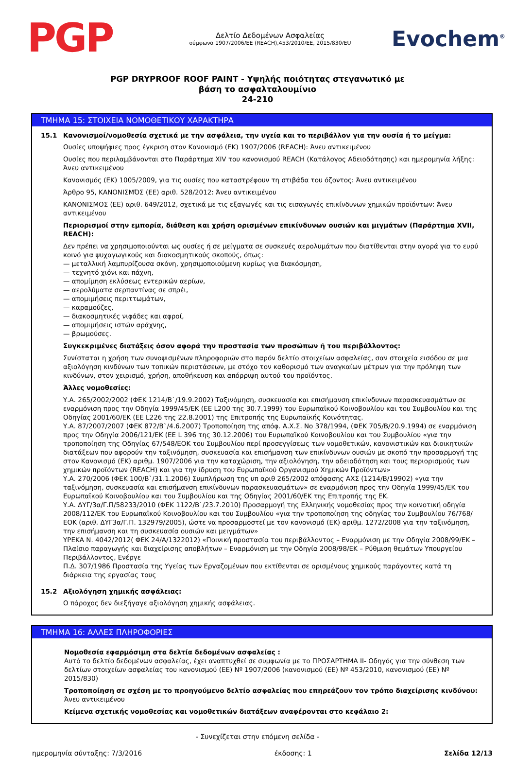PGP
Δελτίο Δεδομένων Ασφαλείας
σύμφωνα 1907/2006/ΕΕ (REACH),453/2010/ΕΕ, 2015/830/EU
Evochem<sup>®</sup>
PGP DRYPROOF ROOF PAINT - Υψηλής ποιότητας στεγανωτικό με
βάση το ασφαλταλουμίνιο
24-210
ΤΜΗΜΑ 15: ΣΤΟΙΧΕΙΑ ΝΟΜΟΘΕΤΙΚΟΥ ΧΑΡΑΚΤΗΡΑ
15.1 Κανονισμοί/νομοθεσία σχετικά με την ασφάλεια, την υγεία και το περιβάλλον για την ουσία ή το μείγμα:
Ουσίες υποψήφιες προς έγκριση στον Κανονισμό (ΕΚ) 1907/2006 (REACH): Άνευ αντικειμένου
Ουσίες που περιλαμβάνονται στο Παράρτημα XIV του κανονισμού REACH (Κατάλογος Αδειοδότησης) και ημερομηνία λήξης: Άνευ αντικειμένου
Κανονισμός (ΕΚ) 1005/2009, για τις ουσίες που καταστρέφουν τη στιβάδα του όζοντος: Άνευ αντικειμένου
Άρθρο 95, ΚΑΝΟΝΙΣΜΌΣ (ΕΕ) αριθ. 528/2012: Άνευ αντικειμένου
ΚΑΝΟΝΙΣΜΟΣ (ΕΕ) αριθ. 649/2012, σχετικά με τις εξαγωγές και τις εισαγωγές επικίνδυνων χημικών προϊόντων: Άνευ αντικειμένου
Περιορισμοί στην εμπορία, διάθεση και χρήση ορισμένων επικίνδυνων ουσιών και μιγμάτων (Παράρτημα XVII, REACH):
Δεν πρέπει να χρησιμοποιούνται ως ουσίες ή σε μείγματα σε συσκευές αερολυμάτων που διατίθενται στην αγορά για το ευρύ κοινό για ψυχαγωγικούς και διακοσμητικούς σκοπούς, όπως:
— μεταλλική λαμπυρίζουσα σκόνη, χρησιμοποιούμενη κυρίως για διακόσμηση,
— τεχνητό χιόνι και πάχνη,
— απομίμηση εκλύσεως εντερικών αερίων,
— αερολύματα σερπαντίνας σε σπρέι,
— απομιμήσεις περιττωμάτων,
— καραμούζες,
— διακοσμητικές νιφάδες και αφροί,
— απομιμήσεις ιστών αράχνης,
— βρωμούσες.
Συγκεκριμένες διατάξεις όσον αφορά την προστασία των προσώπων ή του περιβάλλοντος:
Συνίσταται η χρήση των συνοψισμένων πληροφοριών στο παρόν δελτίο στοιχείων ασφαλείας, σαν στοιχεία εισόδου σε μια αξιολόγηση κινδύνων των τοπικών περιστάσεων, με στόχο τον καθορισμό των αναγκαίων μέτρων για την πρόληψη των κινδύνων, στον χειρισμό, χρήση, αποθήκευση και απόρριψη αυτού του προϊόντος.
Άλλες νομοθεσίες:
Υ.Α. 265/2002/2002 (ΦΕΚ 1214/Β`/19.9.2002) Ταξινόμηση, συσκευασία και επισήμανση επικίνδυνων παρασκευασμάτων σε εναρμόνιση προς την Οδηγία 1999/45/ΕΚ (ΕΕ L200 της 30.7.1999) του Ευρωπαϊκού Κοινοβουλίου και του Συμβουλίου και της Οδηγίας 2001/60/ΕΚ (ΕΕ L226 της 22.8.2001) της Επιτροπής της Ευρωπαϊκής Κοινότητας.
Υ.Α. 87/2007/2007 (ΦΕΚ 872/Β`/4.6.2007) Τροποποίηση της απόφ. Α.Χ.Σ. Νο 378/1994, (ΦΕΚ 705/Β/20.9.1994) σε εναρμόνιση προς την Οδηγία 2006/121/ΕΚ (ΕΕ L 396 της 30.12.2006) του Ευρωπαϊκού Κοινοβουλίου και του Συμβουλίου «για την τροποποίηση της Οδηγίας 67/548/ΕΟΚ του Συμβουλίου περί προσεγγίσεως των νομοθετικών, κανονιστικών και διοικητικών διατάξεων που αφορούν την ταξινόμηση, συσκευασία και επισήμανση των επικίνδυνων ουσιών με σκοπό την προσαρμογή της στον Κανονισμό (ΕΚ) αριθμ. 1907/2006 για την καταχώριση, την αξιολόγηση, την αδειοδότηση και τους περιορισμούς των χημικών προϊόντων (REACH) και για την ίδρυση του Ευρωπαϊκού Οργανισμού Χημικών Προϊόντων»
Υ.Α. 270/2006 (ΦΕΚ 100/Β`/31.1.2006) Συμπλήρωση της υπ αριθ 265/2002 απόφασης ΑΧΣ (1214/Β/19902) «για την ταξινόμηση, συσκευασία και επισήμανση επικίνδυνων παρασκευασμάτων» σε εναρμόνιση προς την Οδηγία 1999/45/ΕΚ του Ευρωπαϊκού Κοινοβουλίου και του Συμβουλίου και της Οδηγίας 2001/60/ΕΚ της Επιτροπής της ΕΚ.
Υ.Α. ΔΥΓ/3α/Γ.Π/58233/2010 (ΦΕΚ 1122/Β`/23.7.2010) Προσαρμογή της Ελληνικής νομοθεσίας προς την κοινοτική οδηγία 2008/112/ΕΚ του Ευρωπαϊκού Κοινοβουλίου και του Συμβουλίου «για την τροποποίηση της οδηγίας του Συμβουλίου 76/768/ΕΟΚ (αριθ. ΔΥΓ3α/Γ.Π. 132979/2005), ώστε να προσαρμοστεί με τον κανονισμό (ΕΚ) αριθμ. 1272/2008 για την ταξινόμηση, την επισήμανση και τη συσκευασία ουσιών και μειγμάτων»
ΥΡΕΚΑ Ν. 4042/2012( ΦΕΚ 24/Α/1322012) «Ποινική προστασία του περιβάλλοντος – Εναρμόνιση με την Οδηγία 2008/99/ΕΚ – Πλαίσιο παραγωγής και διαχείρισης αποβλήτων – Εναρμόνιση με την Οδηγία 2008/98/ΕΚ – Ρύθμιση θεμάτων Υπουργείου Περιβάλλοντος, Ενέργε
Π.Δ. 307/1986 Προστασία της Υγείας των Εργαζομένων που εκτίθενται σε ορισμένους χημικούς παράγοντες κατά τη διάρκεια της εργασίας τους
15.2 Αξιολόγηση χημικής ασφάλειας:
Ο πάροχος δεν διεξήγαγε αξιολόγηση χημικής ασφάλειας.
ΤΜΗΜΑ 16: ΑΛΛΕΣ ΠΛΗΡΟΦΟΡΙΕΣ
Νομοθεσία εφαρμόσιμη στα δελτία δεδομένων ασφαλείας :
Αυτό το δελτίο δεδομένων ασφαλείας, έχει αναπτυχθεί σε συμφωνία με το ΠΡΟΣΑΡΤΗΜΑ II- Οδηγός για την σύνθεση των δελτίων στοιχείων ασφαλείας του κανονισμού (ΕΕ) Nº 1907/2006 (κανονισμού (ΕΕ) Nº 453/2010, κανονισμού (ΕΕ) Nº 2015/830)
Τροποποίηση σε σχέση με το προηγούμενο δελτίο ασφαλείας που επηρεάζουν τον τρόπο διαχείρισης κινδύνου:
Άνευ αντικειμένου
Κείμενα σχετικής νομοθεσίας και νομοθετικών διατάξεων αναφέρονται στο κεφάλαιο 2:
- Συνεχίζεται στην επόμενη σελίδα -
ημερομηνία σύνταξης: 7/3/2016 έκδοσης: 1 Σελίδα 12/13